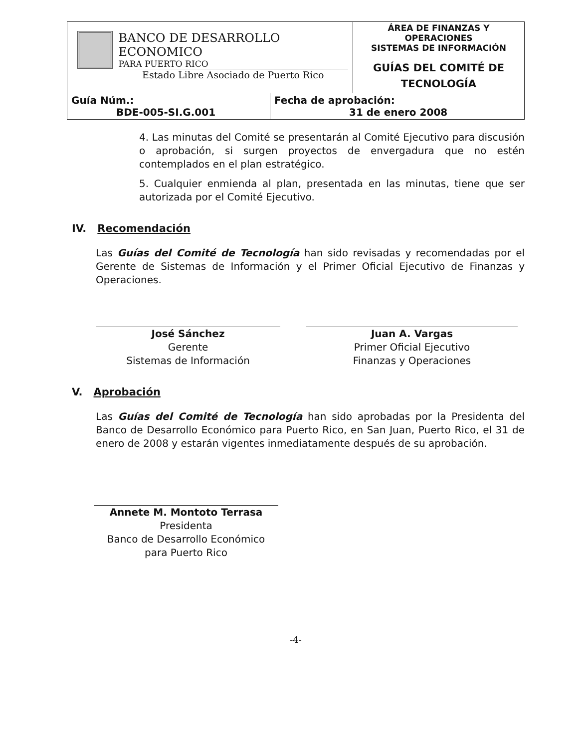| BANCO DE DESARROLLO ECONOMICO PARA PUERTO RICO Estado Libre Asociado de Puerto Rico | | ÁREA DE FINANZAS Y OPERACIONES SISTEMAS DE INFORMACIÓN GUÍAS DEL COMITÉ DE TECNOLOGÍA |
| Guía Núm.: BDE-005-SI.G.001 | Fecha de aprobación: 31 de enero 2008 | |
4. Las minutas del Comité se presentarán al Comité Ejecutivo para discusión o aprobación, si surgen proyectos de envergadura que no estén contemplados en el plan estratégico.
5. Cualquier enmienda al plan, presentada en las minutas, tiene que ser autorizada por el Comité Ejecutivo.
IV. Recomendación
Las Guías del Comité de Tecnología han sido revisadas y recomendadas por el Gerente de Sistemas de Información y el Primer Oficial Ejecutivo de Finanzas y Operaciones.
José Sánchez
Gerente
Sistemas de Información
Juan A. Vargas
Primer Oficial Ejecutivo
Finanzas y Operaciones
V. Aprobación
Las Guías del Comité de Tecnología han sido aprobadas por la Presidenta del Banco de Desarrollo Económico para Puerto Rico, en San Juan, Puerto Rico, el 31 de enero de 2008 y estarán vigentes inmediatamente después de su aprobación.
Annete M. Montoto Terrasa
Presidenta
Banco de Desarrollo Económico
para Puerto Rico
-4-